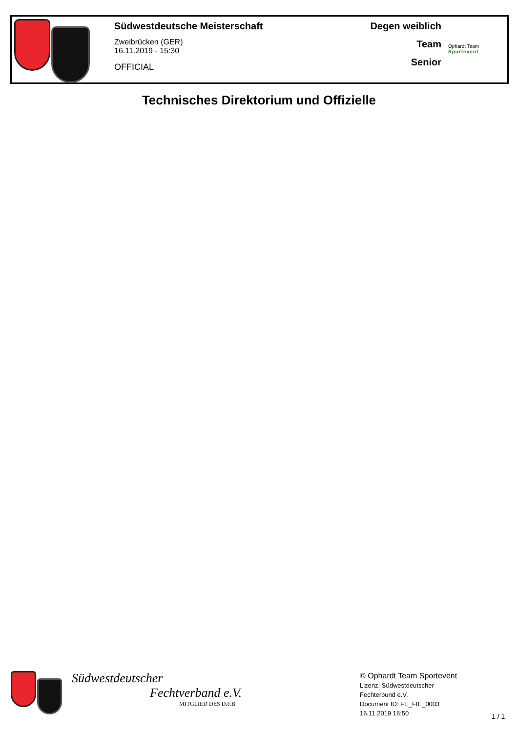Südwestdeutsche Meisterschaft
Zweibrücken (GER)
16.11.2019 - 15:30
OFFICIAL
Degen weiblich
Team
Senior
Ophardt Team
Sportevent
Technisches Direktorium und Offizielle
Südwestdeutscher
Fechtverband e.V.
MITGLIED DES D.F.B
© Ophardt Team Sportevent
Lizenz: Südwestdeutscher
Fechterbund e.V.
Document ID: FE_FIE_0003
16.11.2019 16:50
1 / 1